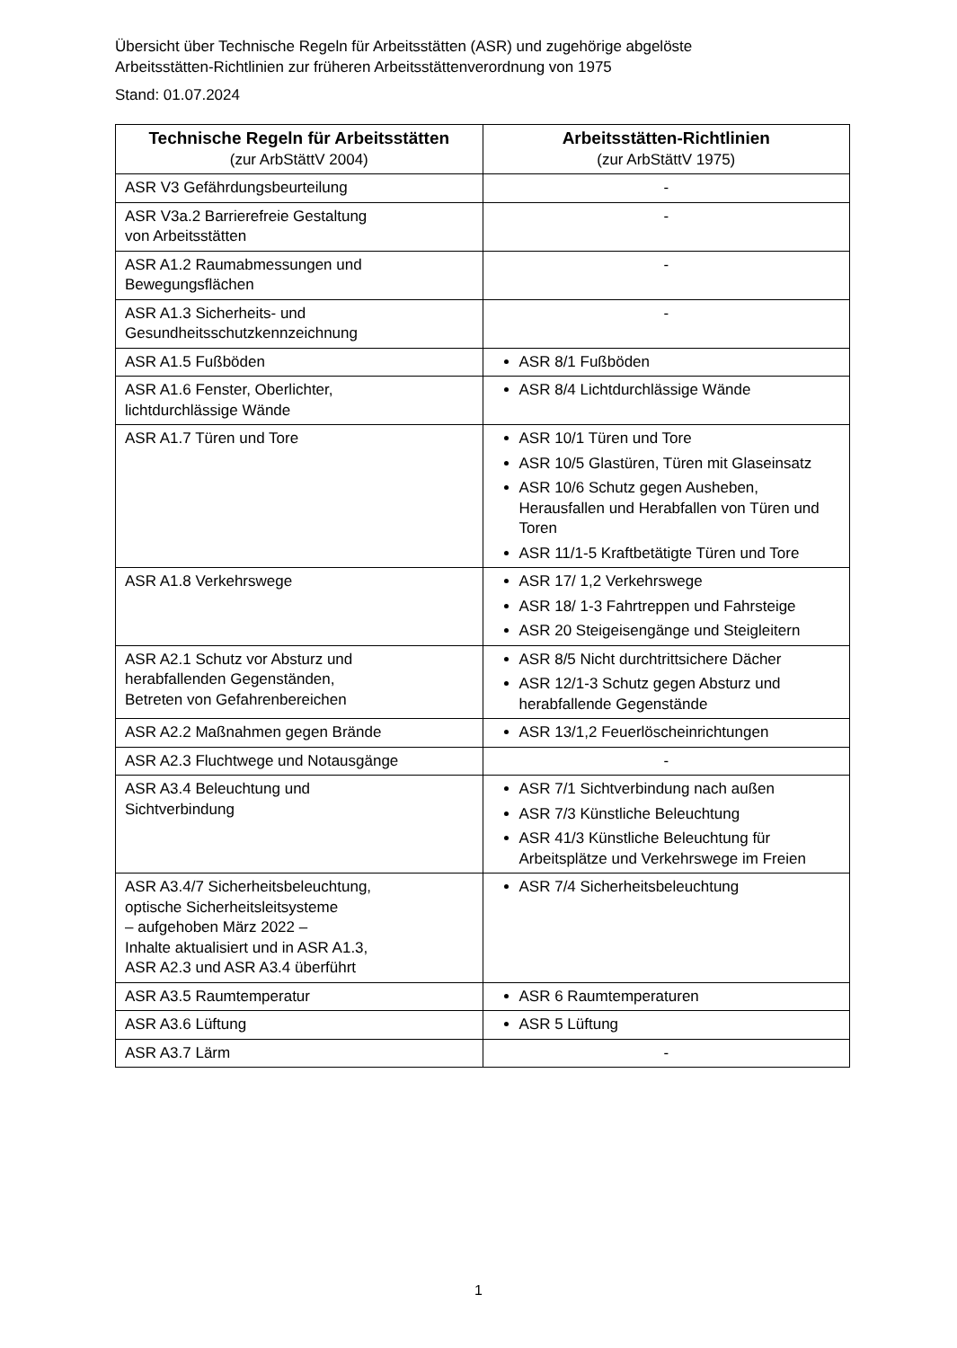Übersicht über Technische Regeln für Arbeitsstätten (ASR) und zugehörige abgelöste
Arbeitsstätten-Richtlinien zur früheren Arbeitsstättenverordnung von 1975
Stand: 01.07.2024
| Technische Regeln für Arbeitsstätten (zur ArbStättV 2004) | Arbeitsstätten-Richtlinien (zur ArbStättV 1975) |
| --- | --- |
| ASR V3 Gefährdungsbeurteilung | - |
| ASR V3a.2 Barrierefreie Gestaltung von Arbeitsstätten | - |
| ASR A1.2 Raumabmessungen und Bewegungsflächen | - |
| ASR A1.3 Sicherheits- und Gesundheitsschutzkennzeichnung | - |
| ASR A1.5 Fußböden | ASR 8/1 Fußböden |
| ASR A1.6 Fenster, Oberlichter, lichtdurchlässige Wände | ASR 8/4 Lichtdurchlässige Wände |
| ASR A1.7 Türen und Tore | ASR 10/1 Türen und Tore ASR 10/5 Glastüren, Türen mit Glaseinsatz ASR 10/6 Schutz gegen Ausheben, Herausfallen und Herabfallen von Türen und Toren ASR 11/1-5 Kraftbetätigte Türen und Tore |
| ASR A1.8 Verkehrswege | ASR 17/ 1,2 Verkehrswege ASR 18/ 1-3 Fahrtreppen und Fahrsteige ASR 20 Steigeisengänge und Steigleitern |
| ASR A2.1 Schutz vor Absturz und herabfallenden Gegenständen, Betreten von Gefahrenbereichen | ASR 8/5 Nicht durchtrittsichere Dächer ASR 12/1-3 Schutz gegen Absturz und herabfallende Gegenstände |
| ASR A2.2 Maßnahmen gegen Brände | ASR 13/1,2 Feuerlöscheinrichtungen |
| ASR A2.3 Fluchtwege und Notausgänge | - |
| ASR A3.4 Beleuchtung und Sichtverbindung | ASR 7/1 Sichtverbindung nach außen ASR 7/3 Künstliche Beleuchtung ASR 41/3 Künstliche Beleuchtung für Arbeitsplätze und Verkehrswege im Freien |
| ASR A3.4/7 Sicherheitsbeleuchtung, optische Sicherheitsleitsysteme – aufgehoben März 2022 – Inhalte aktualisiert und in ASR A1.3, ASR A2.3 und ASR A3.4 überführt | ASR 7/4 Sicherheitsbeleuchtung |
| ASR A3.5 Raumtemperatur | ASR 6 Raumtemperaturen |
| ASR A3.6 Lüftung | ASR 5 Lüftung |
| ASR A3.7 Lärm | - |
1